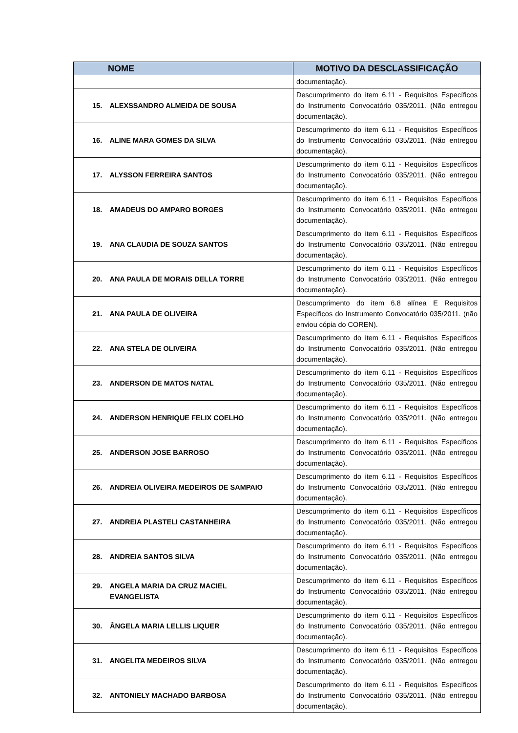| NOME | MOTIVO DA DESCLASSIFICAÇÃO |
| --- | --- |
| | documentação). |
| 15. ALEXSSANDRO ALMEIDA DE SOUSA | Descumprimento do item 6.11 - Requisitos Específicos do Instrumento Convocatório 035/2011. (Não entregou documentação). |
| 16. ALINE MARA GOMES DA SILVA | Descumprimento do item 6.11 - Requisitos Específicos do Instrumento Convocatório 035/2011. (Não entregou documentação). |
| 17. ALYSSON FERREIRA SANTOS | Descumprimento do item 6.11 - Requisitos Específicos do Instrumento Convocatório 035/2011. (Não entregou documentação). |
| 18. AMADEUS DO AMPARO BORGES | Descumprimento do item 6.11 - Requisitos Específicos do Instrumento Convocatório 035/2011. (Não entregou documentação). |
| 19. ANA CLAUDIA DE SOUZA SANTOS | Descumprimento do item 6.11 - Requisitos Específicos do Instrumento Convocatório 035/2011. (Não entregou documentação). |
| 20. ANA PAULA DE MORAIS DELLA TORRE | Descumprimento do item 6.11 - Requisitos Específicos do Instrumento Convocatório 035/2011. (Não entregou documentação). |
| 21. ANA PAULA DE OLIVEIRA | Descumprimento do item 6.8 alínea E Requisitos Específicos do Instrumento Convocatório 035/2011. (não enviou cópia do COREN). |
| 22. ANA STELA DE OLIVEIRA | Descumprimento do item 6.11 - Requisitos Específicos do Instrumento Convocatório 035/2011. (Não entregou documentação). |
| 23. ANDERSON DE MATOS NATAL | Descumprimento do item 6.11 - Requisitos Específicos do Instrumento Convocatório 035/2011. (Não entregou documentação). |
| 24. ANDERSON HENRIQUE FELIX COELHO | Descumprimento do item 6.11 - Requisitos Específicos do Instrumento Convocatório 035/2011. (Não entregou documentação). |
| 25. ANDERSON JOSE BARROSO | Descumprimento do item 6.11 - Requisitos Específicos do Instrumento Convocatório 035/2011. (Não entregou documentação). |
| 26. ANDREIA OLIVEIRA MEDEIROS DE SAMPAIO | Descumprimento do item 6.11 - Requisitos Específicos do Instrumento Convocatório 035/2011. (Não entregou documentação). |
| 27. ANDREIA PLASTELI CASTANHEIRA | Descumprimento do item 6.11 - Requisitos Específicos do Instrumento Convocatório 035/2011. (Não entregou documentação). |
| 28. ANDREIA SANTOS SILVA | Descumprimento do item 6.11 - Requisitos Específicos do Instrumento Convocatório 035/2011. (Não entregou documentação). |
| 29. ANGELA MARIA DA CRUZ MACIEL EVANGELISTA | Descumprimento do item 6.11 - Requisitos Específicos do Instrumento Convocatório 035/2011. (Não entregou documentação). |
| 30. ÂNGELA MARIA LELLIS LIQUER | Descumprimento do item 6.11 - Requisitos Específicos do Instrumento Convocatório 035/2011. (Não entregou documentação). |
| 31. ANGELITA MEDEIROS SILVA | Descumprimento do item 6.11 - Requisitos Específicos do Instrumento Convocatório 035/2011. (Não entregou documentação). |
| 32. ANTONIELY MACHADO BARBOSA | Descumprimento do item 6.11 - Requisitos Específicos do Instrumento Convocatório 035/2011. (Não entregou documentação). |